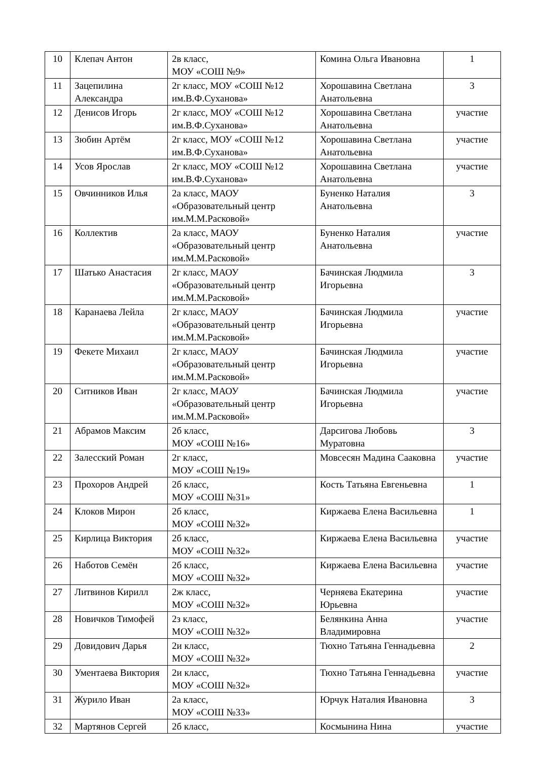| 10 | Клепач Антон | 2в класс, МОУ «СОШ №9» | Комина Ольга Ивановна | 1 |
| 11 | Зацепилина Александра | 2г класс, МОУ «СОШ №12 им.В.Ф.Суханова» | Хорошавина Светлана Анатольевна | 3 |
| 12 | Денисов Игорь | 2г класс, МОУ «СОШ №12 им.В.Ф.Суханова» | Хорошавина Светлана Анатольевна | участие |
| 13 | Зюбин Артём | 2г класс, МОУ «СОШ №12 им.В.Ф.Суханова» | Хорошавина Светлана Анатольевна | участие |
| 14 | Усов Ярослав | 2г класс, МОУ «СОШ №12 им.В.Ф.Суханова» | Хорошавина Светлана Анатольевна | участие |
| 15 | Овчинников Илья | 2а класс, МАОУ «Образовательный центр им.М.М.Расковой» | Буненко Наталия Анатольевна | 3 |
| 16 | Коллектив | 2а класс, МАОУ «Образовательный центр им.М.М.Расковой» | Буненко Наталия Анатольевна | участие |
| 17 | Шатько Анастасия | 2г класс, МАОУ «Образовательный центр им.М.М.Расковой» | Бачинская Людмила Игорьевна | 3 |
| 18 | Каранаева Лейла | 2г класс, МАОУ «Образовательный центр им.М.М.Расковой» | Бачинская Людмила Игорьевна | участие |
| 19 | Фекете Михаил | 2г класс, МАОУ «Образовательный центр им.М.М.Расковой» | Бачинская Людмила Игорьевна | участие |
| 20 | Ситников Иван | 2г класс, МАОУ «Образовательный центр им.М.М.Расковой» | Бачинская Людмила Игорьевна | участие |
| 21 | Абрамов Максим | 2б класс, МОУ «СОШ №16» | Дарсигова Любовь Муратовна | 3 |
| 22 | Залесский Роман | 2г класс, МОУ «СОШ №19» | Мовсесян Мадина Сааковна | участие |
| 23 | Прохоров Андрей | 2б класс, МОУ «СОШ №31» | Кость Татьяна Евгеньевна | 1 |
| 24 | Клоков Мирон | 2б класс, МОУ «СОШ №32» | Киржаева Елена Васильевна | 1 |
| 25 | Кирлица Виктория | 2б класс, МОУ «СОШ №32» | Киржаева Елена Васильевна | участие |
| 26 | Наботов Семён | 2б класс, МОУ «СОШ №32» | Киржаева Елена Васильевна | участие |
| 27 | Литвинов Кирилл | 2ж класс, МОУ «СОШ №32» | Черняева Екатерина Юрьевна | участие |
| 28 | Новичков Тимофей | 2з класс, МОУ «СОШ №32» | Белянкина Анна Владимировна | участие |
| 29 | Довидович Дарья | 2и класс, МОУ «СОШ №32» | Тюхно Татьяна Геннадьевна | 2 |
| 30 | Ументаева Виктория | 2и класс, МОУ «СОШ №32» | Тюхно Татьяна Геннадьевна | участие |
| 31 | Журило Иван | 2а класс, МОУ «СОШ №33» | Юрчук Наталия Ивановна | 3 |
| 32 | Мартянов Сергей | 2б класс, | Космынина Нина | участие |